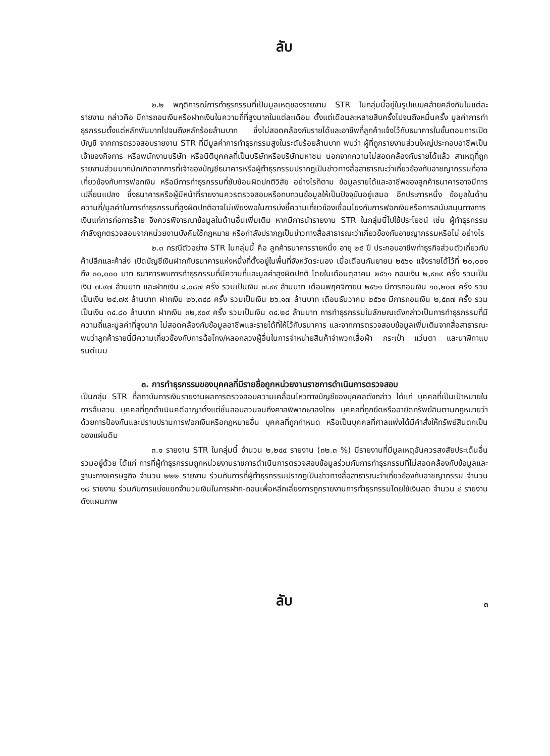ลับ
๒.๒ พฤติการณ์การทำธุรกรรมที่เป็นมูลเหตุของรายงาน STR ในกลุ่มนี้อยู่ในรูปแบบคล้ายคลึงกันในแต่ละรายงาน กล่าวคือ มีการถอนเงินหรือฝากเงินในความถี่ที่สูงมากในแต่ละเดือน ตั้งแต่เดือนละหลายสิบครั้งไปจนถึงหมื่นครั้ง มูลค่าการทำธุรกรรมตั้งแต่หลักพันบาทไปจนถึงหลักร้อยล้านบาท ซึ่งไม่สอดคล้องกับรายได้และอาชีพที่ลูกค้าแจ้งไว้กับธนาคารในขั้นตอนการเปิดบัญชี จากการตรวจสอบรายงาน STR ที่มีมูลค่าการทำธุรกรรมสูงในระดับร้อยล้านบาท พบว่า ผู้ที่ถูกรายงานส่วนใหญ่ประกอบอาชีพเป็นเจ้าของกิจการ หรือพนักงานบริษัท หรือนิติบุคคลที่เป็นบริษัทหรือบริษัทมหาชน นอกจากความไม่สอดคล้องกับรายได้แล้ว สาเหตุที่ถูกรายงานส่วนมากมักเกิดจากการที่เจ้าของบัญชีธนาคารหรือผู้ทำธุรกรรมปรากฏเป็นข่าวทางสื่อสาธารณะว่าเกี่ยวข้องกับอาชญากรรมที่อาจเกี่ยวข้องกับการฟอกเงิน หรือมีการทำธุรกรรมที่ซับซ้อนผิดปกติวิสัย อย่างไรก็ตาม ข้อมูลรายได้และอาชีพของลูกค้าธนาคารอาจมีการเปลี่ยนแปลง ซึ่งธนาคารหรือผู้มีหน้าที่รายงานควรตรวจสอบหรือทบทวนข้อมูลให้เป็นปัจจุบันอยู่เสมอ อีกประการหนึ่ง ข้อมูลในด้านความถี่/มูลค่าในการทำธุรกรรมที่สูงผิดปกติอาจไม่เพียงพอในการบ่งชี้ความเกี่ยวข้องเชื่อมโยงกับการฟอกเงินหรือการสนับสนุนทางการเงินแก่การก่อการร้าย จึงควรพิจารณาข้อมูลในด้านอื่นเพิ่มเติม หากมีการนำรายงาน STR ในกลุ่มนี้ไปใช้ประโยชน์ เช่น ผู้ทำธุรกรรมกำลังถูกตรวจสอบจากหน่วยงานบังคับใช้กฎหมาย หรือกำลังปรากฏเป็นข่าวทางสื่อสาธารณะว่าเกี่ยวข้องกับอาชญากรรมหรือไม่ อย่างไร
๒.๓ กรณีตัวอย่าง STR ในกลุ่มนี้ คือ ลูกค้าธนาคารรายหนึ่ง อายุ ๒๕ ปี ประกอบอาชีพทำธุรกิจส่วนตัวเกี่ยวกับค้าปลีกและค้าส่ง เปิดบัญชีเงินฝากกับธนาคารแห่งหนึ่งที่ตั้งอยู่ในพื้นที่จังหวัดระนอง เมื่อเดือนกันยายน ๒๕๖๑ แจ้งรายได้ไว้ที่ ๒๐,๐๐๑ ถึง ๓๐,๐๐๐ บาท ธนาคารพบการทำธุรกรรมที่มีความถี่และมูลค่าสูงผิดปกติ โดยในเดือนตุลาคม ๒๕๖๑ ถอนเงิน ๒,๙๓๙ ครั้ง รวมเป็นเงิน ๗.๙๗ ล้านบาท และฝากเงิน ๘,๐๘๗ ครั้ง รวมเป็นเงิน ๗.๙๙ ล้านบาท เดือนพฤศจิกายน ๒๕๖๑ มีการถอนเงิน ๑๐,๒๐๗ ครั้ง รวมเป็นเงิน ๒๔.๗๙ ล้านบาท ฝากเงิน ๒๖,๓๔๘ ครั้ง รวมเป็นเงิน ๒๖.๑๗ ล้านบาท เดือนธันวาคม ๒๕๖๑ มีการถอนเงิน ๒,๕๓๗ ครั้ง รวมเป็นเงิน ๓๔.๘๐ ล้านบาท ฝากเงิน ๓๒,๙๐๙ ครั้ง รวมเป็นเงิน ๓๔.๒๘ ล้านบาท การทำธุรกรรมในลักษณะดังกล่าวเป็นการทำธุรกรรมที่มีความถี่และมูลค่าที่สูงมาก ไม่สอดคล้องกับข้อมูลอาชีพและรายได้ที่ให้ไว้กับธนาคาร และจากการตรวจสอบข้อมูลเพิ่มเติมจากสื่อสาธารณะ พบว่าลูกค้ารายนี้มีความเกี่ยวข้องกับการฉ้อโกง/หลอกลวงผู้อื่นในการจำหน่ายสินค้าจำพวกเสื้อผ้า กระเป๋า แว่นตา และนาฬิกาแบรนด์เนม
๓. การทำธุรกรรมของบุคคลที่มีรายชื่อถูกหน่วยงานราชการดำเนินการตรวจสอบ
เป็นกลุ่ม STR ที่สถาบันการเงินรายงานผลการตรวจสอบความเคลื่อนไหวทางบัญชีของบุคคลดังกล่าว ได้แก่ บุคคลที่เป็นเป้าหมายในการสืบสวน บุคคลที่ถูกดำเนินคดีอาญาตั้งแต่ชั้นสอบสวนจนถึงศาลพิพากษาลงโทษ บุคคลที่ถูกยึดหรืออายัดทรัพย์สินตามกฎหมายว่าด้วยการป้องกันและปราบปรามการฟอกเงินหรือกฎหมายอื่น บุคคลที่ถูกกำหนด หรือเป็นบุคคลที่ศาลแพ่งได้มีคำสั่งให้ทรัพย์สินตกเป็นของแผ่นดิน
๓.๑ รายงาน STR ในกลุ่มนี้ จำนวน ๒,๒๔๔ รายงาน (๓๒.๓ %) มีรายงานที่มีมูลเหตุอันควรสงสัยประเด็นอื่นรวมอยู่ด้วย ได้แก่ การที่ผู้ทำธุรกรรมถูกหน่วยงานราชการดำเนินการตรวจสอบข้อมูลร่วมกับการทำธุรกรรมที่ไม่สอดคล้องกับข้อมูลและฐานะทางเศรษฐกิจ จำนวน ๒๒๒ รายงาน ร่วมกับการที่ผู้ทำธุรกรรมปรากฏเป็นข่าวทางสื่อสาธารณะว่าเกี่ยวข้องกับอาชญากรรม จำนวน ๑๘ รายงาน ร่วมกับการแบ่งแยกจำนวนเงินในการฝาก-ถอนเพื่อหลีกเลี่ยงการถูกรายงานการทำธุรกรรมโดยใช้เงินสด จำนวน ๔ รายงาน ดังแผนภาพ
ลับ ๓